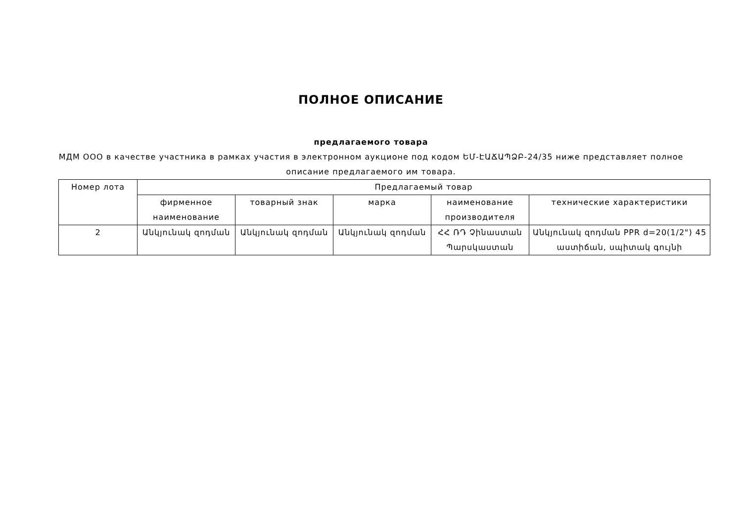ПОЛНОЕ ОПИСАНИЕ
предлагаемого товара
МДМ ООО в качестве участника в рамках участия в электронном аукционе под кодом ԵՄ-ԷԱՃԱՊՁԲ-24/35 ниже представляет полное описание предлагаемого им товара.
| Номер лота | Предлагаемый товар | | | | |
| --- | --- | --- | --- | --- | --- |
| | фирменное наименование | товарный знак | марка | наименование производителя | технические характеристики |
| 2 | Անկյունակ զոդման | Անկյունակ զոդման | Անկյունակ զոդման | ՀՀ ՌԴ Չինաստան Պարսկաստան | Անկյունակ զոդման PPR d=20(1/2") 45 աստիճան, սպիտակ գույնի |